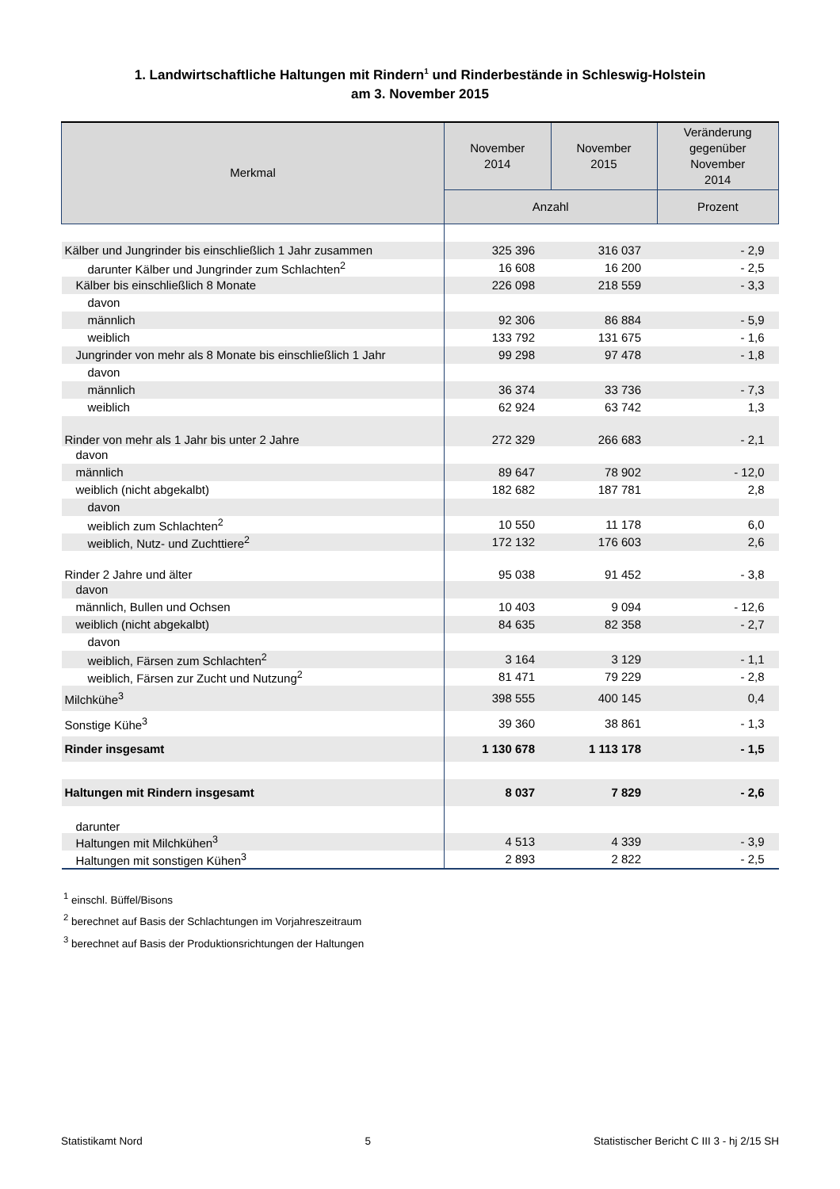1. Landwirtschaftliche Haltungen mit Rindern<sup>1</sup> und Rinderbestände in Schleswig-Holstein
am 3. November 2015
| Merkmal | November 2014 | November 2015 | Veränderung gegenüber November 2014 |
| --- | --- | --- | --- |
| | Anzahl | | Prozent |
| Kälber und Jungrinder bis einschließlich 1 Jahr zusammen | 325 396 | 316 037 | - 2,9 |
| darunter Kälber und Jungrinder zum Schlachten<sup>2</sup> | 16 608 | 16 200 | - 2,5 |
| Kälber bis einschließlich 8 Monate | 226 098 | 218 559 | - 3,3 |
| davon | | | |
| männlich | 92 306 | 86 884 | - 5,9 |
| weiblich | 133 792 | 131 675 | - 1,6 |
| Jungrinder von mehr als 8 Monate bis einschließlich 1 Jahr | 99 298 | 97 478 | - 1,8 |
| davon | | | |
| männlich | 36 374 | 33 736 | - 7,3 |
| weiblich | 62 924 | 63 742 | 1,3 |
| Rinder von mehr als 1 Jahr bis unter 2 Jahre | 272 329 | 266 683 | - 2,1 |
| davon | | | |
| männlich | 89 647 | 78 902 | - 12,0 |
| weiblich (nicht abgekalbt) | 182 682 | 187 781 | 2,8 |
| davon | | | |
| weiblich zum Schlachten<sup>2</sup> | 10 550 | 11 178 | 6,0 |
| weiblich, Nutz- und Zuchttiere<sup>2</sup> | 172 132 | 176 603 | 2,6 |
| Rinder 2 Jahre und älter | 95 038 | 91 452 | - 3,8 |
| davon | | | |
| männlich, Bullen und Ochsen | 10 403 | 9 094 | - 12,6 |
| weiblich (nicht abgekalbt) | 84 635 | 82 358 | - 2,7 |
| davon | | | |
| weiblich, Färsen zum Schlachten<sup>2</sup> | 3 164 | 3 129 | - 1,1 |
| weiblich, Färsen zur Zucht und Nutzung<sup>2</sup> | 81 471 | 79 229 | - 2,8 |
| Milchkühe<sup>3</sup> | 398 555 | 400 145 | 0,4 |
| Sonstige Kühe<sup>3</sup> | 39 360 | 38 861 | - 1,3 |
| Rinder insgesamt | 1 130 678 | 1 113 178 | - 1,5 |
| Haltungen mit Rindern insgesamt | 8 037 | 7 829 | - 2,6 |
| darunter | | | |
| Haltungen mit Milchkühen<sup>3</sup> | 4 513 | 4 339 | - 3,9 |
| Haltungen mit sonstigen Kühen<sup>3</sup> | 2 893 | 2 822 | - 2,5 |
<sup>1</sup> einschl. Büffel/Bisons
<sup>2</sup> berechnet auf Basis der Schlachtungen im Vorjahreszeitraum
<sup>3</sup> berechnet auf Basis der Produktionsrichtungen der Haltungen
Statistikamt Nord 5 Statistischer Bericht C III 3 - hj 2/15 SH